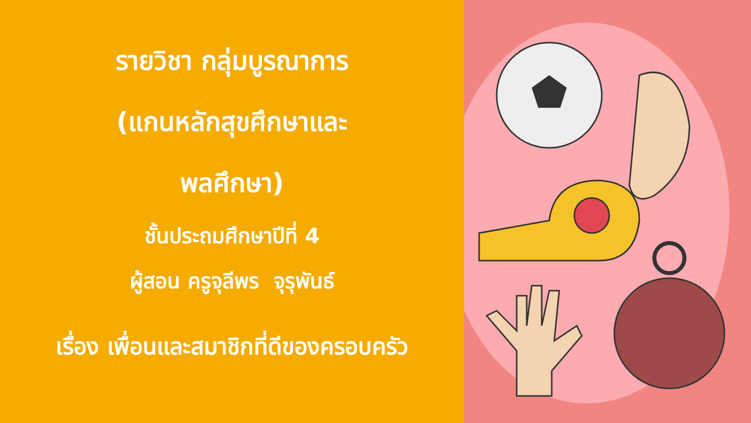รายวิชา กลุ่มบูรณาการ
(แกนหลักสุขศึกษาและ
พลศึกษา)
ชั้นประถมศึกษาปีที่ 4
ผู้สอน ครูจุลีพร จุรุพันธ์
เรื่อง เพื่อนและสมาชิกที่ดีของครอบครัว